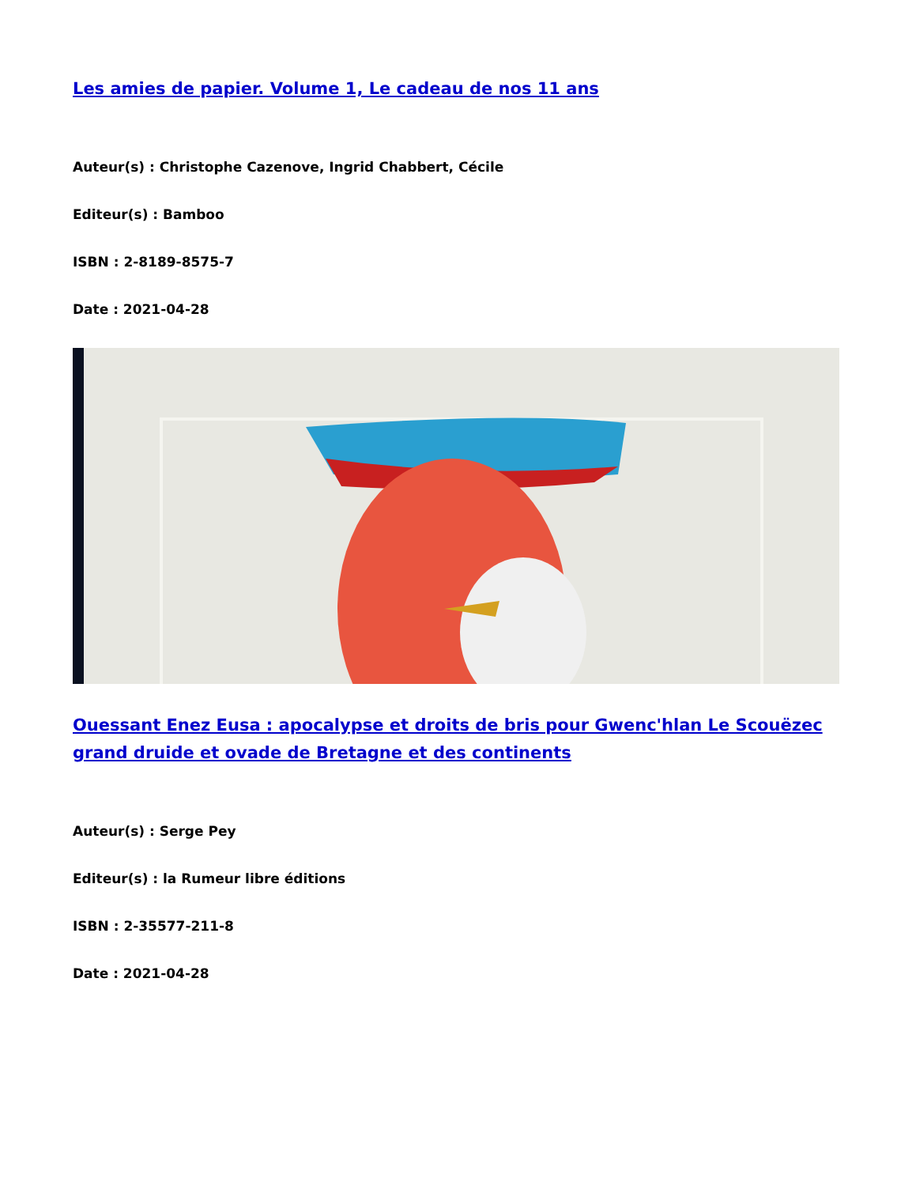Les amies de papier. Volume 1, Le cadeau de nos 11 ans
Auteur(s) : Christophe Cazenove, Ingrid Chabbert, Cécile
Editeur(s) : Bamboo
ISBN : 2-8189-8575-7
Date : 2021-04-28
Ouessant Enez Eusa : apocalypse et droits de bris pour Gwenc'hlan Le Scouëzec grand druide et ovade de Bretagne et des continents
Auteur(s) : Serge Pey
Editeur(s) : la Rumeur libre éditions
ISBN : 2-35577-211-8
Date : 2021-04-28